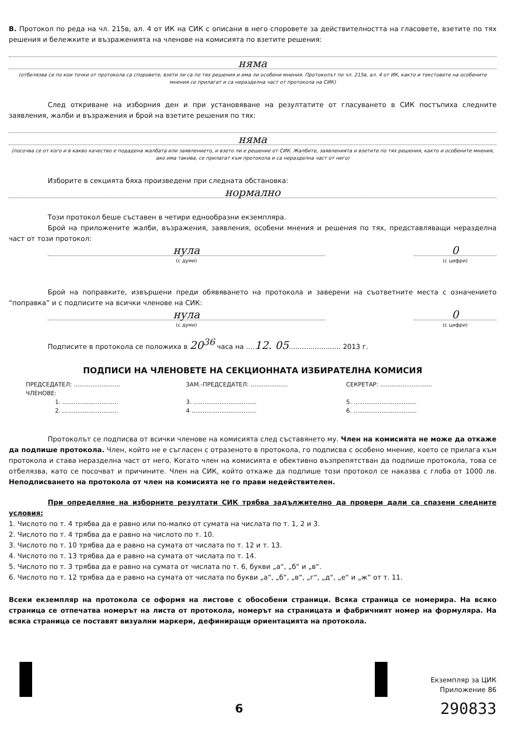В. Протокол по реда на чл. 215в, ал. 4 от ИК на СИК с описани в него споровете за действителността на гласовете, взетите по тях решения и бележките и възраженията на членове на комисията по взетите решения:
няма
(отбелязва се по кои точки от протокола са споровете, взети ли са по тях решения и има ли особени мнения. Протоколът по чл. 215в, ал. 4 от ИК, както и текстовете на особените мнения се прилагат и са неразделна част от протокола на СИК)
След откриване на изборния ден и при установяване на резултатите от гласуването в СИК постъпиха следните заявления, жалби и възражения и брой на взетите решения по тях:
няма
(посочва се от кого и в какво качество е подадена жалбата или заявлението, и взето ли е решение от СИК. Жалбите, заявленията и взетите по тях решения, както и особените мнения, ако има такива, се прилагат към протокола и са неразделна част от него)
Изборите в секцията бяха произведени при следната обстановка:
нормално
Този протокол беше съставен в четири еднообразни екземпляра.
Брой на приложените жалби, възражения, заявления, особени мнения и решения по тях, представляващи неразделна част от този протокол:
нула
(с думи)
0
(с цифри)
Брой на поправките, извършени преди обявяването на протокола и заверени на съответните места с означението “поправка” и с подписите на всички членове на СИК:
нула
(с думи)
0
(с цифри)
Подписите в протокола се положиха в 20<sup>36</sup> часа на ....12. 05........................ 2013 г.
ПОДПИСИ НА ЧЛЕНОВЕТЕ НА СЕКЦИОННАТА ИЗБИРАТЕЛНА КОМИСИЯ
ПРЕДСЕДАТЕЛ: .........................
ЗАМ.-ПРЕДСЕДАТЕЛ: ....................
СЕКРЕТАР: ............................
ЧЛЕНОВЕ:
1. ..............................
3. ..................................
5. ..................................
2. ..............................
4 ...................................
6. ..................................
Протоколът се подписва от всички членове на комисията след съставянето му. Член на комисията не може да откаже да подпише протокола. Член, който не е съгласен с отразеното в протокола, го подписва с особено мнение, което се прилага към протокола и става неразделна част от него. Когато член на комисията е обективно възпрепятстван да подпише протокола, това се отбелязва, като се посочват и причините. Член на СИК, който откаже да подпише този протокол се наказва с глоба от 1000 лв. Неподписването на протокола от член на комисията не го прави недействителен.
При определяне на изборните резултати СИК трябва задължително да провери дали са спазени следните условия:
1. Числото по т. 4 трябва да е равно или по-малко от сумата на числата по т. 1, 2 и 3.
2. Числото по т. 4 трябва да е равно на числото по т. 10.
3. Числото по т. 10 трябва да е равно на сумата от числата по т. 12 и т. 13.
4. Числото по т. 13 трябва да е равно на сумата от числата по т. 14.
5. Числото по т. 3 трябва да е равно на сумата от числата по т. 6, букви „а“, „б“ и „в“.
6. Числото по т. 12 трябва да е равно на сумата от числата по букви „а“, „б“, „в“, „г“, „д“, „е“ и „ж“ от т. 11.
Всеки екземпляр на протокола се оформя на листове с обособени страници. Всяка страница се номерира. На всяко страница се отпечатва номерът на листа от протокола, номерът на страницата и фабричният номер на формуляра. На всяка страница се поставят визуални маркери, дефиниращи ориентацията на протокола.
Екземпляр за ЦИК
Приложение 86
6
290833